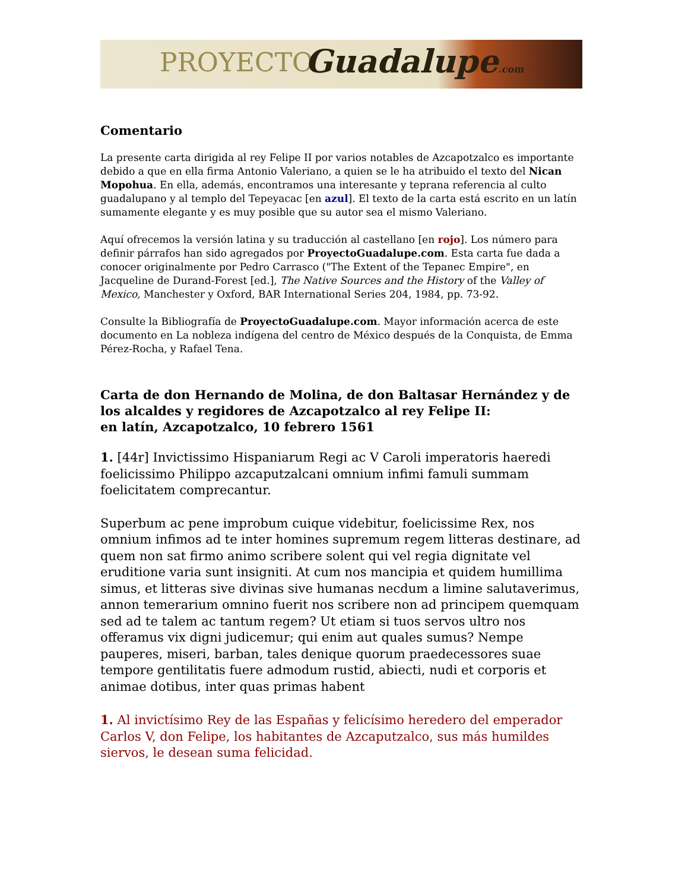PROYECTO Guadalupe.com
Comentario
La presente carta dirigida al rey Felipe II por varios notables de Azcapotzalco es importante debido a que en ella firma Antonio Valeriano, a quien se le ha atribuido el texto del Nican Mopohua. En ella, además, encontramos una interesante y teprana referencia al culto guadalupano y al templo del Tepeyacac [en azul]. El texto de la carta está escrito en un latín sumamente elegante y es muy posible que su autor sea el mismo Valeriano.
Aquí ofrecemos la versión latina y su traducción al castellano [en rojo]. Los número para definir párrafos han sido agregados por ProyectoGuadalupe.com. Esta carta fue dada a conocer originalmente por Pedro Carrasco ("The Extent of the Tepanec Empire", en Jacqueline de Durand-Forest [ed.], The Native Sources and the History of the Valley of Mexico, Manchester y Oxford, BAR International Series 204, 1984, pp. 73-92.
Consulte la Bibliografía de ProyectoGuadalupe.com. Mayor información acerca de este documento en La nobleza indígena del centro de México después de la Conquista, de Emma Pérez-Rocha, y Rafael Tena.
Carta de don Hernando de Molina, de don Baltasar Hernández y de los alcaldes y regidores de Azcapotzalco al rey Felipe II:
en latín, Azcapotzalco, 10 febrero 1561
1. [44r] Invictissimo Hispaniarum Regi ac V Caroli imperatoris haeredi foelicissimo Philippo azcaputzalcani omnium infimi famuli summam foelicitatem comprecantur.
Superbum ac pene improbum cuique videbitur, foelicissime Rex, nos omnium infimos ad te inter homines supremum regem litteras destinare, ad quem non sat firmo animo scribere solent qui vel regia dignitate vel eruditione varia sunt insigniti. At cum nos mancipia et quidem humillima simus, et litteras sive divinas sive humanas necdum a limine salutaverimus, annon temerarium omnino fuerit nos scribere non ad principem quemquam sed ad te talem ac tantum regem? Ut etiam si tuos servos ultro nos offeramus vix digni judicemur; qui enim aut quales sumus? Nempe pauperes, miseri, barban, tales denique quorum praedecessores suae tempore gentilitatis fuere admodum rustid, abiecti, nudi et corporis et animae dotibus, inter quas primas habent
1. Al invictísimo Rey de las Españas y felicísimo heredero del emperador Carlos V, don Felipe, los habitantes de Azcaputzalco, sus más humildes siervos, le desean suma felicidad.